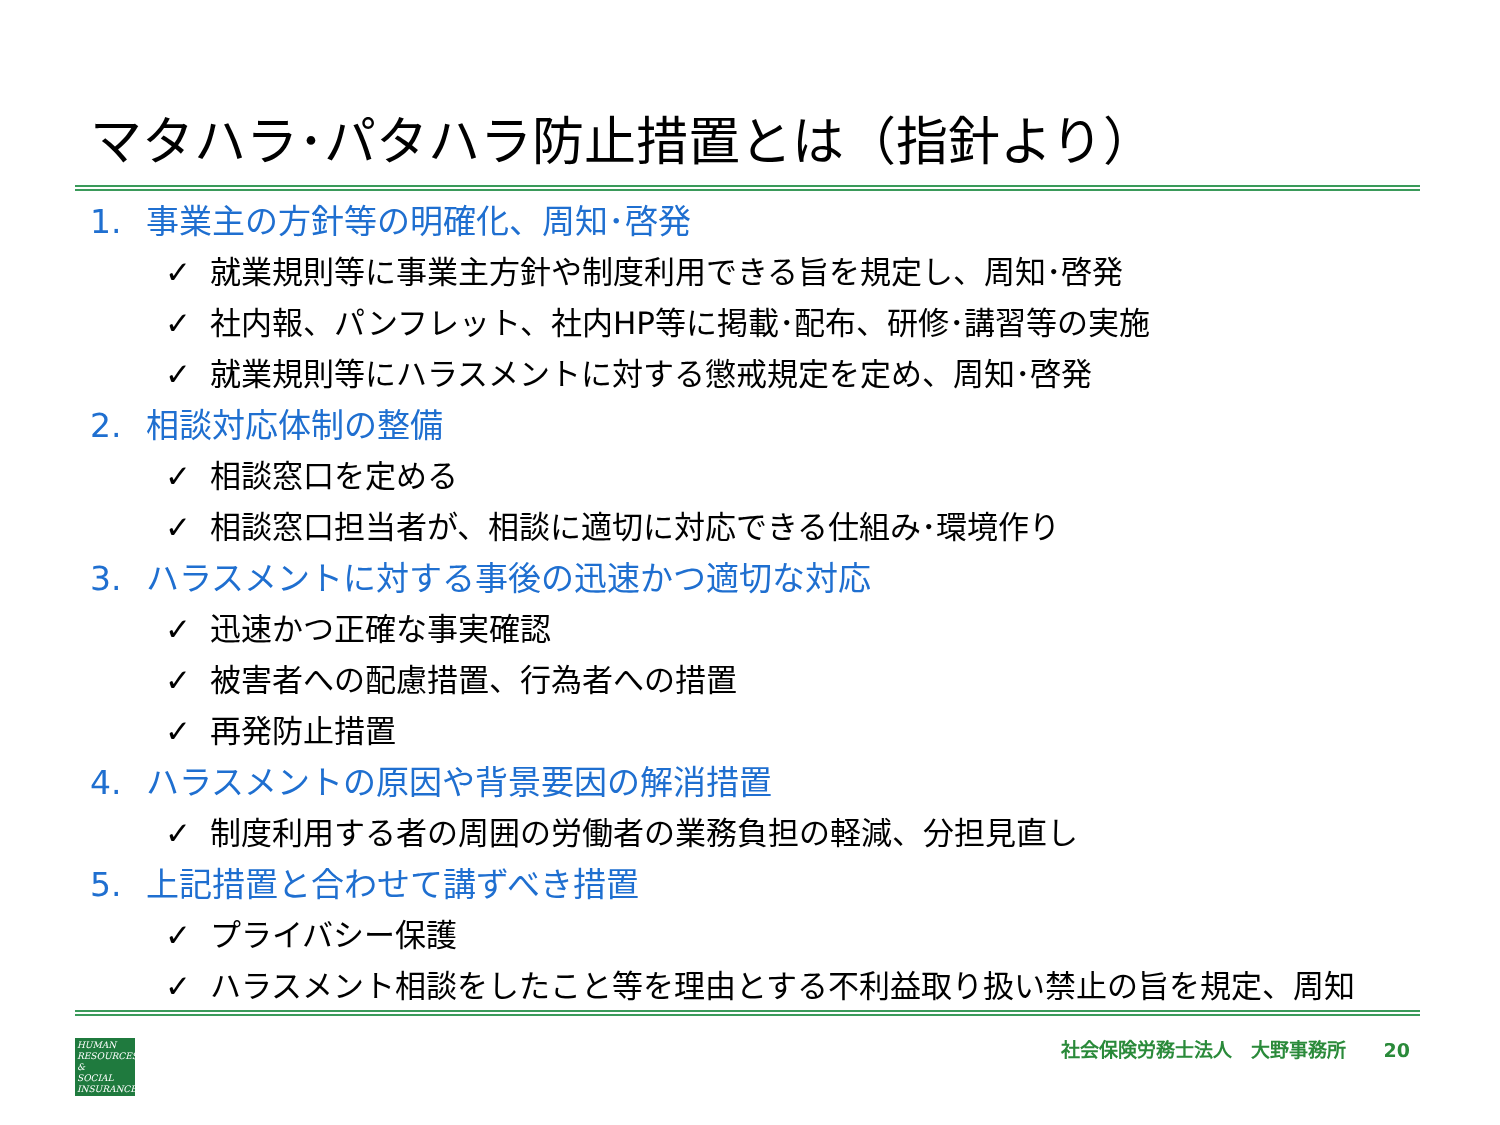マタハラ･パタハラ防止措置とは（指針より）
1. 事業主の方針等の明確化、周知･啓発
✓ 就業規則等に事業主方針や制度利用できる旨を規定し、周知･啓発
✓ 社内報、パンフレット、社内HP等に掲載･配布、研修･講習等の実施
✓ 就業規則等にハラスメントに対する懲戒規定を定め、周知･啓発
2. 相談対応体制の整備
✓ 相談窓口を定める
✓ 相談窓口担当者が、相談に適切に対応できる仕組み･環境作り
3. ハラスメントに対する事後の迅速かつ適切な対応
✓ 迅速かつ正確な事実確認
✓ 被害者への配慮措置、行為者への措置
✓ 再発防止措置
4. ハラスメントの原因や背景要因の解消措置
✓ 制度利用する者の周囲の労働者の業務負担の軽減、分担見直し
5. 上記措置と合わせて講ずべき措置
✓ プライバシー保護
✓ ハラスメント相談をしたこと等を理由とする不利益取り扱い禁止の旨を規定、周知
HUMAN
RESOURCES
&
SOCIAL
INSURANCE
社会保険労務士法人　大野事務所　　20